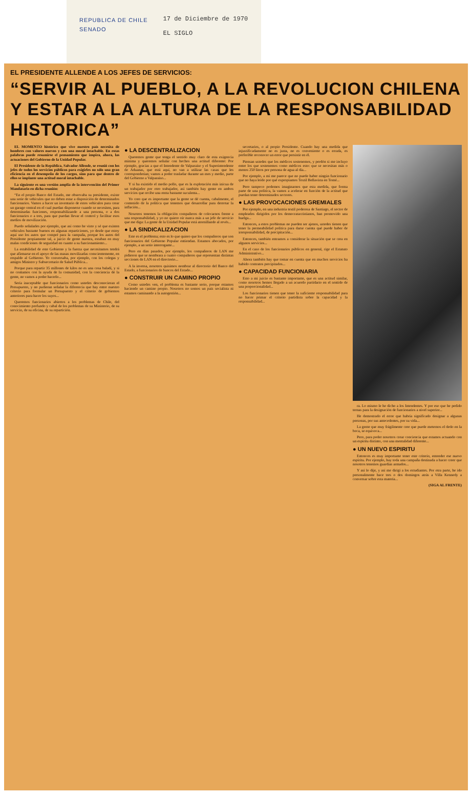REPUBLICA DE CHILE
SENADO
17 de Diciembre de 1970
EL SIGLO
EL PRESIDENTE ALLENDE A LOS JEFES DE SERVICIOS:
“SERVIR AL PUEBLO, A LA REVOLUCION CHILENA Y ESTAR A LA ALTURA DE LA RESPONSABILIDAD HISTORICA”
EL MOMENTO histórico que vive nuestro país necesita de hombres con valores nuevos y con una moral intachable. En estas palabras puede resumirse el pensamiento que inspira, ahora, las actuaciones del Gobierno de la Unidad Popular.
El Presidente de la República, Salvador Allende, se reunió con los jefes de todos los servicios públicos para exigirles no sólo una gran eficiencia en el desempeño de los cargos, sino para que dentro de ellos se implante una actitud moral intachable.
La siguiente es una versión amplia de la intervención del Primer Mandatario en dicha reunión:
“En el propio Banco del Estado, me observaba su presidente, existe una serie de vehículos que no deben estar a disposición de determinados funcionarios. Vamos a hacer un inventario de estos vehículos para crear un garage central en el cual puedan disponerse cuando se necesiten, para determinadas funciones, responsabilizando a una persona, o a dos funcionarios o a tres, para que puedan llevar el control y facilitar esos medios de movilización.
Puedo señalarles por ejemplo, que así como he visto y sé que existen vehículos bastante buenos en algunas reparticiones, yo desde que estoy aquí uso los autos que compré para la campaña, porque los autos del Presidente propiamente tal, a juicio de gente nuestra, estaban en muy malas condiciones de seguridad en cuanto a su funcionamiento...
La estabilidad de este Gobierno y la fuerza que necesitamos tendrá que afirmarse en el apoyo de las masas movilizadas conscientemente, en respaldo al Gobierno. Yo conversaba, por ejemplo, con los colegas y amigos Ministro y Subsecretario de Salud Pública...
Porque para repartir 35 millones de kilos no es una cosa baladí, y si no contamos con la ayuda de la comunidad, con la conciencia de la gente, no vamos a poder hacerlo...
Sería inaceptable que funcionarios como ustedes desconocieran el Presupuesto, y no pudieran señalar la diferencia que hay entre nuestro criterio para formular un Presupuesto y el criterio de gobiernos anteriores para hacer los suyos...
Queremos funcionarios abiertos a los problemas de Chile, del conocimiento profundo y cabal de los problemas de su Ministerio, de su servicio, de su oficina, de su repartición.
● LA DESCENTRALIZACION
Queremos gente que tenga el sentido muy claro de esta exigencia mínima y queremos señalar con hechos una actitud diferente: Por ejemplo, gracias a que el Intendente de Valparaíso y el Superintendente de Aduanas, que está aquí, no van a utilizar las casas que les corresponderían; vamos a poder trasladar durante un mes y medio, parte del Gobierno a Valparaíso...
Y si ha existido el medio pollo, que es la explotación más inicua de un trabajador por otro trabajador, así también hay gente en ambos servicios que recibe una renta bastante suculenta...
Yo creo que es importante que la gente se dé cuenta, cabalmente, el contenido de la política que tenemos que desarrollar para derrotar la inflación...
Nosotros tenemos la obligación compañeros de colocarnos frente a una responsabilidad, y yo no quiero oír nunca más a un jefe de servicio que me diga: La gente de la Unidad Popular está atornillando al revés...
● LA SINDICALIZACION
Este es el problema; esto es lo que quiero que los compañeros que son funcionarios del Gobierno Popular entiendan. Estamos abocados, por ejemplo, a un serio interrogante...
Pero en días pasados, por ejemplo, los compañeros de LAN me pidieron que se nombrara a cuatro compañeros que representan distintas secciones de LAN en el directorio...
A la inversa, nosotros quisimos nombrar al directorio del Banco del Estado, a funcionarios de bancos del Estado...
● CONSTRUIR UN CAMINO PROPIO
Como ustedes ven, el problema es bastante serio, porque estamos haciendo un camino propio. Nosotros no somos un país socialista ni estamos caminando a la autogestión...
secretarios, o al propio Presidente. Cuando hay una medida que injustificadamente no es justa, no es conveniente o es errada, es preferible reconocer un error que persistir en él.
Piensan ustedes que los médicos sostenemos, y perdón si me incluyo entre los que sostenemos como médicos esto: que se necesitan más o menos 250 litros por persona de agua al día...
Por ejemplo, a mí me parece que no puede haber ningún funcionario que no haya leído por qué expropiamos Textil Bellavista en Tomé...
Pero tampoco podemos imaginarnos que esta medida, que forma parte de una política, la vamos a acelerar en función de la actitud que puedan tener determinados sectores.
● LAS PROVOCACIONES GREMIALES
Por ejemplo, en una industria textil poderosa de Santiago, el sector de empleados dirigidos por los democratacristianos, han promovido una huelga...
Entonces, a estos problemas no pueden ser ajenos, ustedes tienen que tener la permeabilidad política para darse cuenta qué puede haber de irresponsabilidad, de precipitación...
Entonces, también entramos a considerar la situación que se crea en algunos servicios...
En el caso de los funcionarios públicos en general, rige el Estatuto Administrativo...
Ahora también hay que tomar en cuenta que en muchos servicios ha habido contratos precipitados...
● CAPACIDAD FUNCIONARIA
Esto a mi juicio es bastante importante, que es una actitud similar, como nosotros hemos llegado a un acuerdo partidario en el sentido de una proporcionalidad...
Los funcionarios tienen que tener la suficiente responsabilidad para no hacer primar el criterio partidista sobre la capacidad y la responsabilidad...
ra. Lo mismo le he dicho a los Intendentes. Y por eso que he pedido ternas para la designación de funcionarios a nivel superior...
He demostrado el error que habría significado designar a algunas personas, por sus antecedentes, por su vida...
La gente que muy frágilmente cree que puede meternos el dedo en la boca, se equivoca...
Pero, para poder nosotros crear conciencia que estamos actuando con un espíritu distinto, con una mentalidad diferente...
● UN NUEVO ESPIRITU
Entonces es muy importante tener este criterio, entender ese nuevo espíritu. Por ejemplo, hay toda una campaña destinada a hacer creer que nosotros tenemos guardias armados...
Y así lo dije, y así me dirigí a los estudiantes. Por otra parte, he ido personalmente hace tres o dos domingos atrás a Villa Kennedy a conversar sobre esta materia...
(SIGA AL FRENTE)